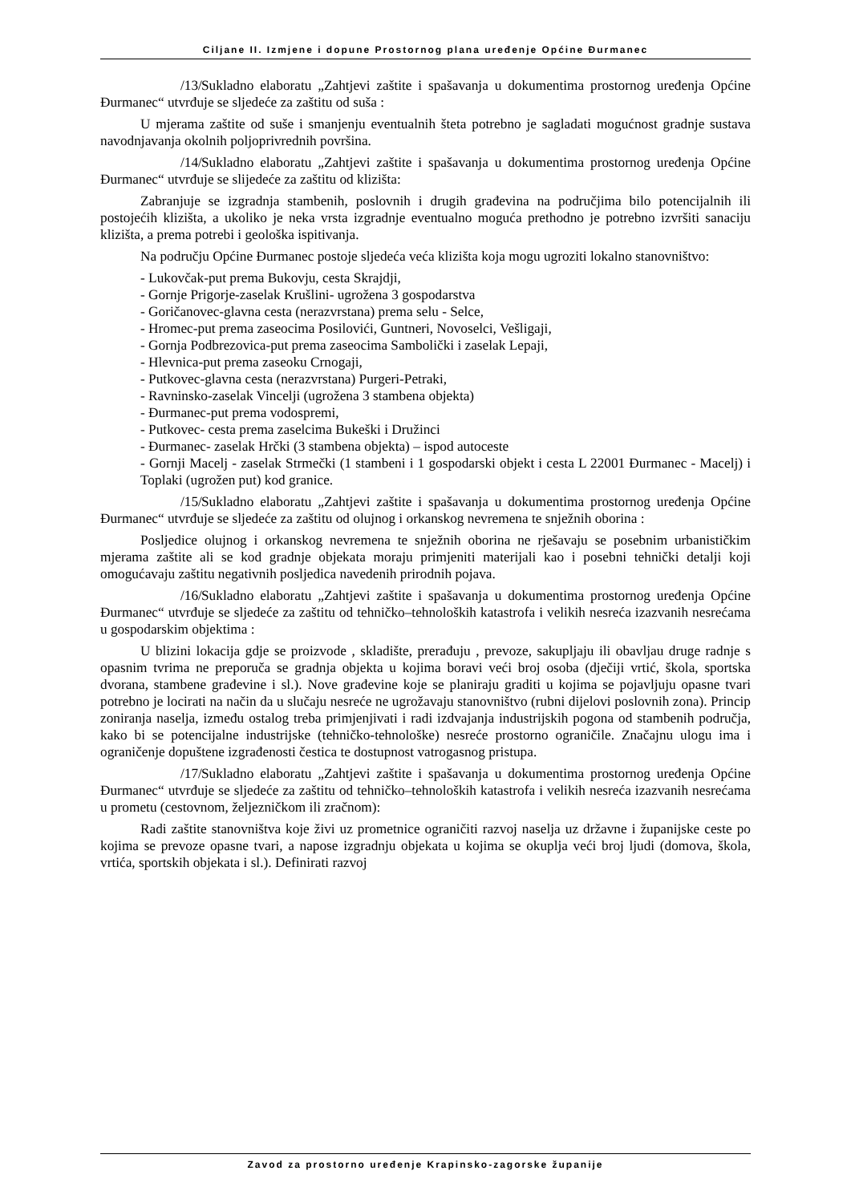Ciljane II. Izmjene i dopune Prostornog plana uređenje Općine Đurmanec
/13/ Sukladno elaboratu „Zahtjevi zaštite i spašavanja u dokumentima prostornog uređenja Općine Đurmanec“ utvrđuje se sljedeće za zaštitu od suša :
U mjerama zaštite od suše i smanjenju eventualnih šteta potrebno je sagladati mogućnost gradnje sustava navodnjavanja okolnih poljoprivrednih površina.
/14/ Sukladno elaboratu „Zahtjevi zaštite i spašavanja u dokumentima prostornog uređenja Općine Đurmanec“ utvrđuje se slijedeće za zaštitu od klizišta:
Zabranjuje se izgradnja stambenih, poslovnih i drugih građevina na područjima bilo potencijalnih ili postojećih klizišta, a ukoliko je neka vrsta izgradnje eventualno moguća prethodno je potrebno izvršiti sanaciju klizišta, a prema potrebi i geološka ispitivanja.
Na području Općine Đurmanec postoje sljedeća veća klizišta koja mogu ugroziti lokalno stanovništvo:
- Lukovčak-put prema Bukovju, cesta Skrajdji,
- Gornje Prigorje-zaselak Krušlini- ugrožena 3 gospodarstva
- Goričanovec-glavna cesta (nerazvrstana) prema selu - Selce,
- Hromec-put prema zaseocima Posilovići, Guntneri, Novoselci, Vešligaji,
- Gornja Podbrezovica-put prema zaseocima Sambolički i zaselak Lepaji,
- Hlevnica-put prema zaseoku Crnogaji,
- Putkovec-glavna cesta (nerazvrstana) Purgeri-Petraki,
- Ravninsko-zaselak Vincelji (ugrožena 3 stambena objekta)
- Đurmanec-put prema vodospremi,
- Putkovec- cesta prema zaselcima Bukeški i Družinci
- Đurmanec- zaselak Hrčki (3 stambena objekta) – ispod autoceste
- Gornji Macelj - zaselak Strmečki (1 stambeni i 1 gospodarski objekt i cesta L 22001 Đurmanec - Macelj) i Toplaki (ugrožen put) kod granice.
/15/ Sukladno elaboratu „Zahtjevi zaštite i spašavanja u dokumentima prostornog uređenja Općine Đurmanec“ utvrđuje se sljedeće za zaštitu od olujnog i orkanskog nevremena te snježnih oborina :
Posljedice olujnog i orkanskog nevremena te snježnih oborina ne rješavaju se posebnim urbanističkim mjerama zaštite ali se kod gradnje objekata moraju primjeniti materijali kao i posebni tehnički detalji koji omogućavaju zaštitu negativnih posljedica navedenih prirodnih pojava.
/16/ Sukladno elaboratu „Zahtjevi zaštite i spašavanja u dokumentima prostornog uređenja Općine Đurmanec“ utvrđuje se sljedeće za zaštitu od tehničko–tehnoloških katastrofa i velikih nesreća izazvanih nesrećama u gospodarskim objektima :
U blizini lokacija gdje se proizvode , skladište, prerađuju , prevoze, sakupljaju ili obavljau druge radnje s opasnim tvrima ne preporuča se gradnja objekta u kojima boravi veći broj osoba (dječiji vrtić, škola, sportska dvorana, stambene građevine i sl.). Nove građevine koje se planiraju graditi u kojima se pojavljuju opasne tvari potrebno je locirati na način da u slučaju nesreće ne ugrožavaju stanovništvo (rubni dijelovi poslovnih zona). Princip zoniranja naselja, između ostalog treba primjenjivati i radi izdvajanja industrijskih pogona od stambenih područja, kako bi se potencijalne industrijske (tehničko-tehnološke) nesreće prostorno ograničile. Značajnu ulogu ima i ograničenje dopuštene izgrađenosti čestica te dostupnost vatrogasnog pristupa.
/17/ Sukladno elaboratu „Zahtjevi zaštite i spašavanja u dokumentima prostornog uređenja Općine Đurmanec“ utvrđuje se sljedeće za zaštitu od tehničko–tehnoloških katastrofa i velikih nesreća izazvanih nesrećama u prometu (cestovnom, željezničkom ili zračnom):
Radi zaštite stanovništva koje živi uz prometnice ograničiti razvoj naselja uz državne i županijske ceste po kojima se prevoze opasne tvari, a napose izgradnju objekata u kojima se okuplja veći broj ljudi (domova, škola, vrtića, sportskih objekata i sl.). Definirati razvoj
Zavod za prostorno uređenje Krapinsko-zagorske županije